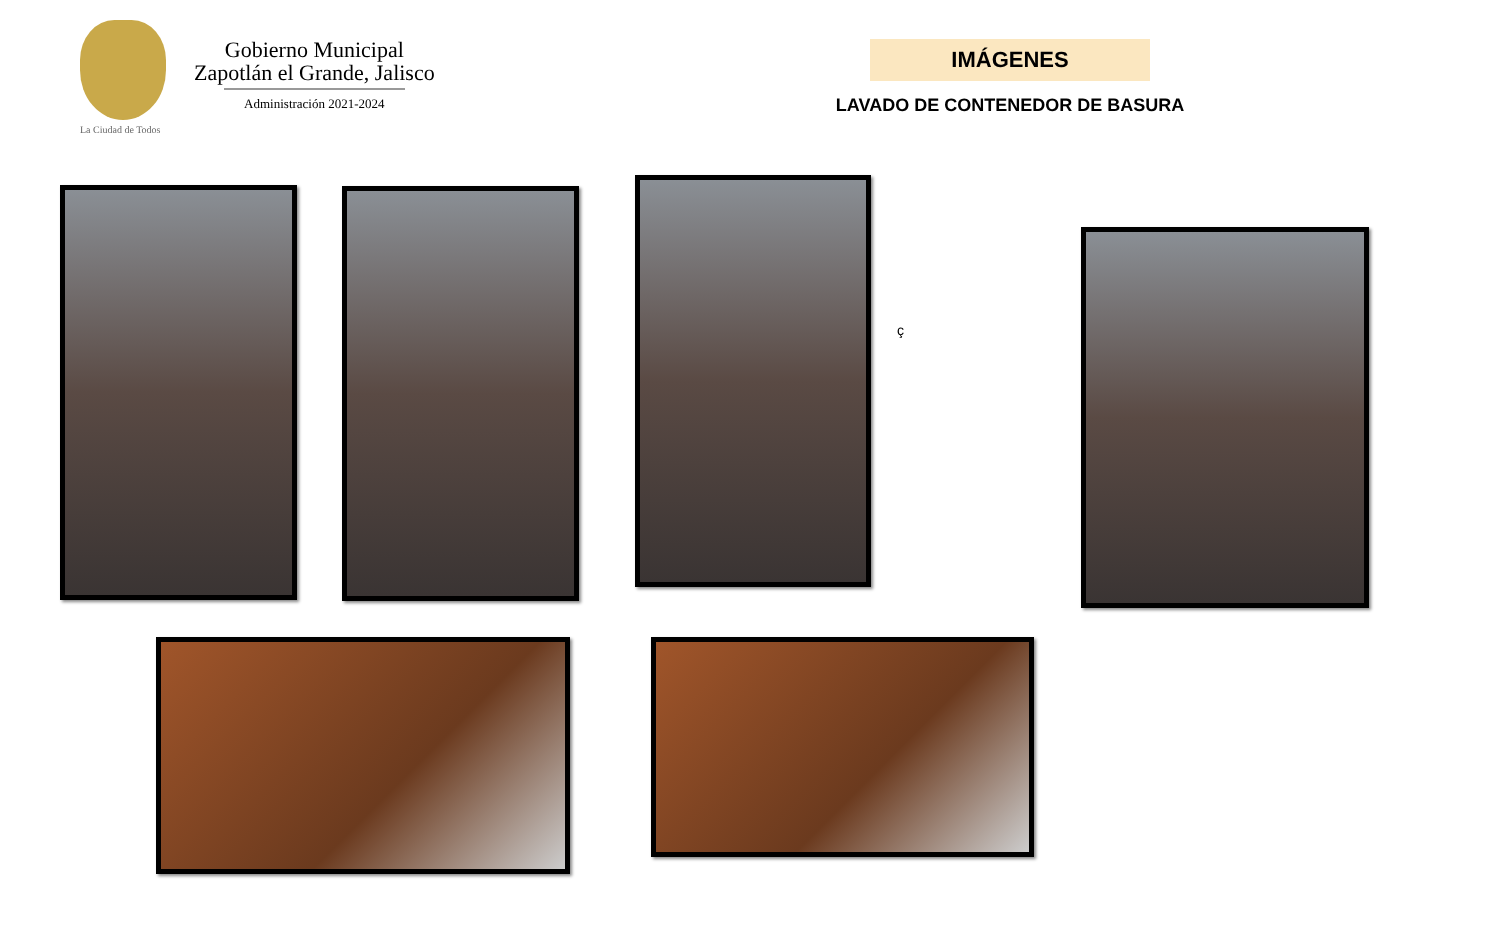La Ciudad de Todos
Gobierno Municipal
Zapotlán el Grande, Jalisco
Administración 2021-2024
IMÁGENES
LAVADO DE CONTENEDOR DE BASURA
ç